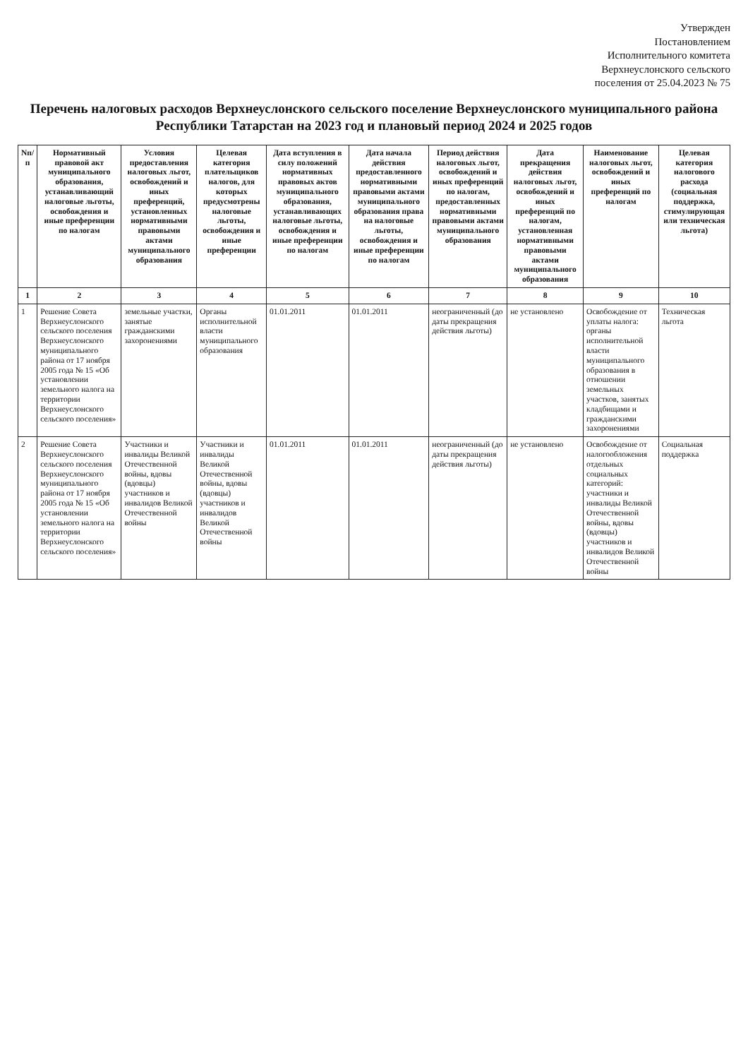Утвержден
Постановлением
Исполнительного комитета
Верхнеуслонского сельского
поселения от 25.04.2023 № 75
Перечень налоговых расходов Верхнеуслонского сельского поселение Верхнеуслонского муниципального района Республики Татарстан на 2023 год и плановый период 2024 и 2025 годов
| Nп/п | Нормативный правовой акт муниципального образования, устанавливающий налоговые льготы, освобождения и иные преференции по налогам | Условия предоставления налоговых льгот, освобождений и иных преференций, установленных нормативными правовыми актами муниципального образования | Целевая категория плательщиков налогов, для которых предусмотрены налоговые льготы, освобождения и иные преференции | Дата вступления в силу положений нормативных правовых актов муниципального образования, устанавливающих налоговые льготы, освобождения и иные преференции по налогам | Дата начала действия предоставленного нормативными правовыми актами муниципального образования права на налоговые льготы, освобождения и иные преференции по налогам | Период действия налоговых льгот, освобождений и иных преференций по налогам, предоставленных нормативными правовыми актами муниципального образования | Дата прекращения действия налоговых льгот, освобождений и иных преференций по налогам, установленная нормативными правовыми актами муниципального образования | Наименование налоговых льгот, освобождений и иных преференций по налогам | Целевая категория налогового расхода (социальная поддержка, стимулирующая или техническая льгота) |
| --- | --- | --- | --- | --- | --- | --- | --- | --- | --- |
| 1 | 2 | 3 | 4 | 5 | 6 | 7 | 8 | 9 | 10 |
| 1 | Решение Совета Верхнеуслонского сельского поселения Верхнеуслонского муниципального района от 17 ноября 2005 года № 15 «Об установлении земельного налога на территории Верхнеуслонского сельского поселения» | земельные участки, занятые гражданскими захоронениями | Органы исполнительной власти муниципального образования | 01.01.2011 | 01.01.2011 | неограниченный (до даты прекращения действия льготы) | не установлено | Освобождение от уплаты налога: органы исполнительной власти муниципального образования в отношении земельных участков, занятых кладбищами и гражданскими захоронениями | Техническая льгота |
| 2 | Решение Совета Верхнеуслонского сельского поселения Верхнеуслонского муниципального района от 17 ноября 2005 года № 15 «Об установлении земельного налога на территории Верхнеуслонского сельского поселения» | Участники и инвалиды Великой Отечественной войны, вдовы (вдовцы) участников и инвалидов Великой Отечественной войны | Участники и инвалиды Великой Отечественной войны, вдовы (вдовцы) участников и инвалидов Великой Отечественной войны | 01.01.2011 | 01.01.2011 | неограниченный (до даты прекращения действия льготы) | не установлено | Освобождение от налогообложения отдельных социальных категорий: участники и инвалиды Великой Отечественной войны, вдовы (вдовцы) участников и инвалидов Великой Отечественной войны | Социальная поддержка |